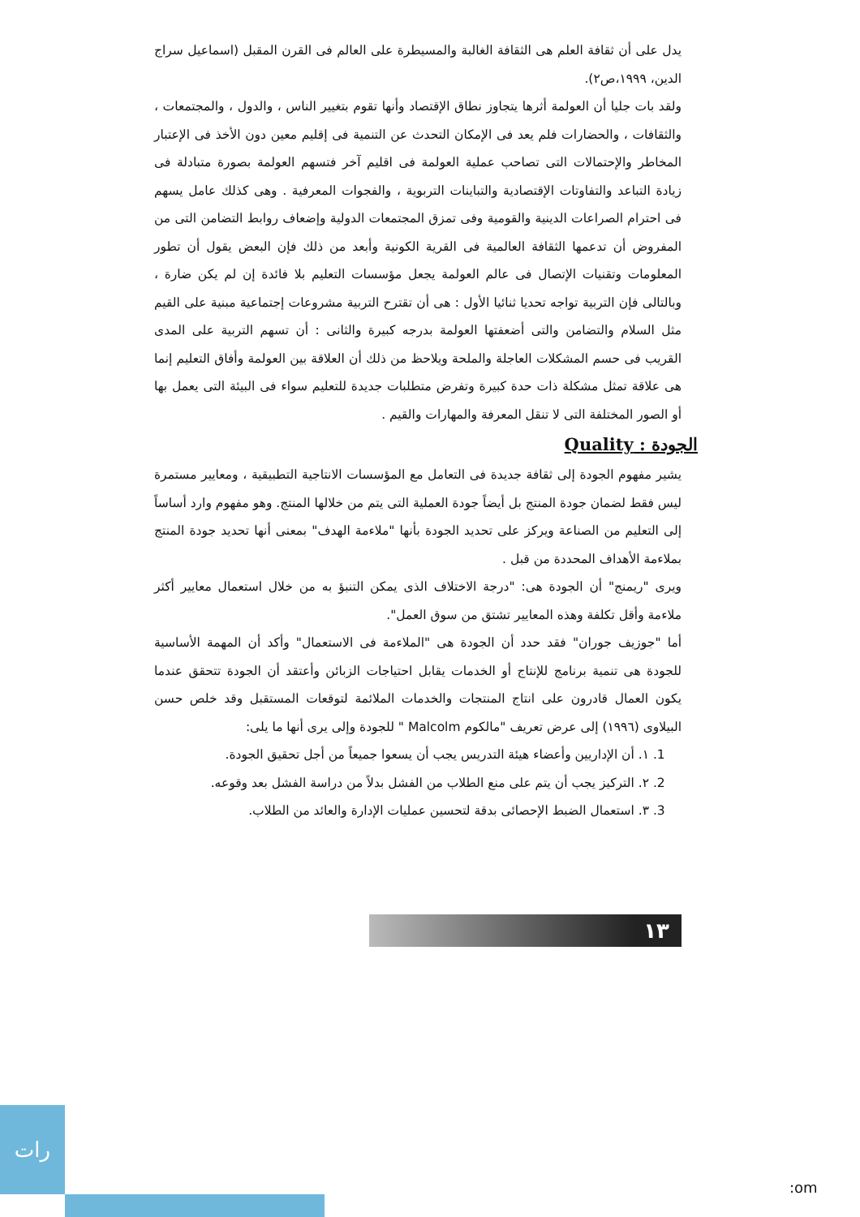يدل على أن ثقافة العلم هى الثقافة الغالبة والمسيطرة على العالم فى القرن المقبل (اسماعيل سراج الدين، ١٩٩٩،ص٢).
ولقد بات جليا أن العولمة أثرها يتجاوز نطاق الإقتصاد وأنها تقوم بتغيير الناس ، والدول ، والمجتمعات ، والثقافات ، والحضارات فلم يعد فى الإمكان التحدث عن التنمية فى إقليم معين دون الأخذ فى الإعتبار المخاطر والإحتمالات التى تصاحب عملية العولمة فى اقليم آخر فتسهم العولمة بصورة متبادلة فى زيادة التباعد والتفاوتات الإقتصادية والتباينات التربوية ، والفجوات المعرفية . وهى كذلك عامل يسهم فى احترام الصراعات الدينية والقومية وفى تمزق المجتمعات الدولية وإضعاف روابط التضامن التى من المفروض أن تدعمها الثقافة العالمية فى القرية الكونية وأبعد من ذلك فإن البعض يقول أن تطور المعلومات وتقنيات الإتصال فى عالم العولمة يجعل مؤسسات التعليم بلا فائدة إن لم يكن ضارة ، وبالتالى فإن التربية تواجه تحديا ثنائيا الأول : هى أن تقترح التربية مشروعات إجتماعية مبنية على القيم مثل السلام والتضامن والتى أضعفتها العولمة بدرجه كبيرة والثانى : أن تسهم التربية على المدى القريب فى حسم المشكلات العاجلة والملحة ويلاحظ من ذلك أن العلاقة بين العولمة وأفاق التعليم إنما هى علاقة تمثل مشكلة ذات حدة كبيرة وتفرض متطلبات جديدة للتعليم سواء فى البيئة التى يعمل بها أو الصور المختلفة التى لا تنقل المعرفة والمهارات والقيم .
الجودة : Quality
يشير مفهوم الجودة إلى ثقافة جديدة فى التعامل مع المؤسسات الانتاجية التطبيقية ، ومعايير مستمرة ليس فقط لضمان جودة المنتج بل أيضاً جودة العملية التى يتم من خلالها المنتج. وهو مفهوم وارد أساساً إلى التعليم من الصناعة ويركز على تحديد الجودة بأنها "ملاءمة الهدف" بمعنى أنها تحديد جودة المنتج بملاءمة الأهداف المحددة من قبل .
ويرى "ريمنج" أن الجودة هى: "درجة الاختلاف الذى يمكن التنبؤ به من خلال استعمال معايير أكثر ملاءمة وأقل تكلفة وهذه المعايير تشتق من سوق العمل".
أما "جوزيف جوران" فقد حدد أن الجودة هى "الملاءمة فى الاستعمال" وأكد أن المهمة الأساسية للجودة هى تنمية برنامج للإنتاج أو الخدمات يقابل احتياجات الزبائن وأعتقد أن الجودة تتحقق عندما يكون العمال قادرون على انتاج المنتجات والخدمات الملائمة لتوقعات المستقبل وقد خلص حسن البيلاوى (١٩٩٦) إلى عرض تعريف "مالكوم Malcolm " للجودة وإلى يرى أنها ما يلى:
1. ١. أن الإداريين وأعضاء هيئة التدريس يجب أن يسعوا جميعاً من أجل تحقيق الجودة.
2. ٢. التركيز يجب أن يتم على منع الطلاب من الفشل بدلاً من دراسة الفشل بعد وقوعه.
3. ٣. استعمال الضبط الإحصائى بدقة لتحسين عمليات الإدارة والعائد من الطلاب.
١٣
رات
:om